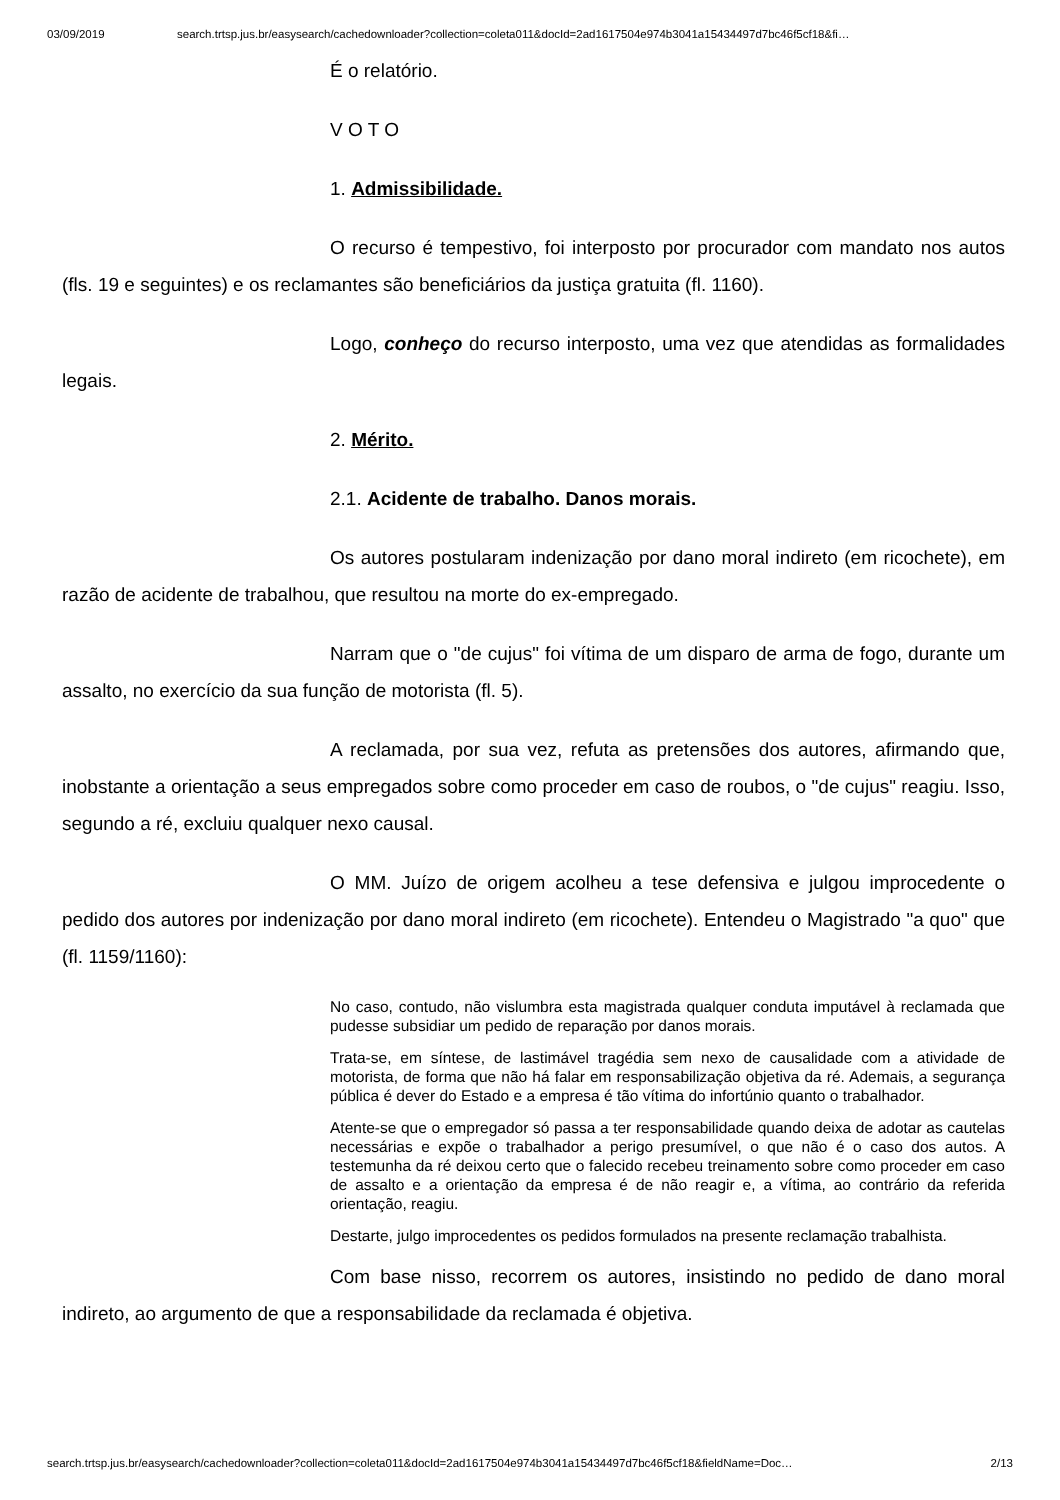03/09/2019 search.trtsp.jus.br/easysearch/cachedownloader?collection=coleta011&docId=2ad1617504e974b3041a15434497d7bc46f5cf18&fi…
É o relatório.
V O T O
1. Admissibilidade.
O recurso é tempestivo, foi interposto por procurador com mandato nos autos (fls. 19 e seguintes) e os reclamantes são beneficiários da justiça gratuita (fl. 1160).
Logo, conheço do recurso interposto, uma vez que atendidas as formalidades legais.
2. Mérito.
2.1. Acidente de trabalho. Danos morais.
Os autores postularam indenização por dano moral indireto (em ricochete), em razão de acidente de trabalhou, que resultou na morte do ex-empregado.
Narram que o "de cujus" foi vítima de um disparo de arma de fogo, durante um assalto, no exercício da sua função de motorista (fl. 5).
A reclamada, por sua vez, refuta as pretensões dos autores, afirmando que, inobstante a orientação a seus empregados sobre como proceder em caso de roubos, o "de cujus" reagiu. Isso, segundo a ré, excluiu qualquer nexo causal.
O MM. Juízo de origem acolheu a tese defensiva e julgou improcedente o pedido dos autores por indenização por dano moral indireto (em ricochete). Entendeu o Magistrado "a quo" que (fl. 1159/1160):
No caso, contudo, não vislumbra esta magistrada qualquer conduta imputável à reclamada que pudesse subsidiar um pedido de reparação por danos morais.
Trata-se, em síntese, de lastimável tragédia sem nexo de causalidade com a atividade de motorista, de forma que não há falar em responsabilização objetiva da ré. Ademais, a segurança pública é dever do Estado e a empresa é tão vítima do infortúnio quanto o trabalhador.
Atente-se que o empregador só passa a ter responsabilidade quando deixa de adotar as cautelas necessárias e expõe o trabalhador a perigo presumível, o que não é o caso dos autos. A testemunha da ré deixou certo que o falecido recebeu treinamento sobre como proceder em caso de assalto e a orientação da empresa é de não reagir e, a vítima, ao contrário da referida orientação, reagiu.
Destarte, julgo improcedentes os pedidos formulados na presente reclamação trabalhista.
Com base nisso, recorrem os autores, insistindo no pedido de dano moral indireto, ao argumento de que a responsabilidade da reclamada é objetiva.
search.trtsp.jus.br/easysearch/cachedownloader?collection=coleta011&docId=2ad1617504e974b3041a15434497d7bc46f5cf18&fieldName=Doc… 2/13